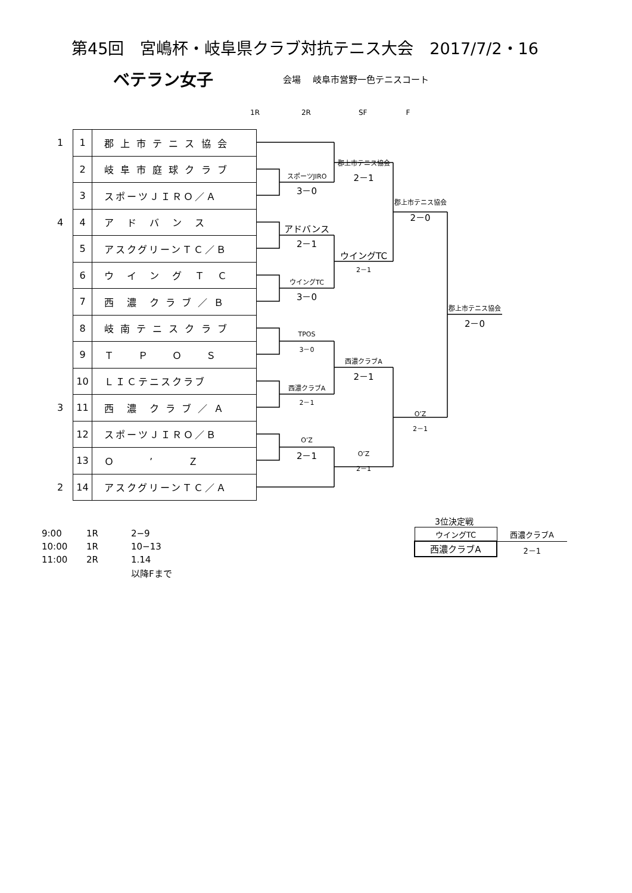第45回　宮嶋杯・岐阜県クラブ対抗テニス大会　2017/7/2・16
ベテラン女子 会場　 岐阜市営野一色テニスコート
1R 2R SF F
| 1 | 1 | 郡 上 市 テ ニ ス 協 会 |
| | 2 | 岐 阜 市 庭 球 ク ラ ブ |
| | 3 | スポーツＪＩＲＯ／Ａ |
| 4 | 4 | ア ド バ ン ス |
| | 5 | アスクグリーンＴＣ／Ｂ |
| | 6 | ウ イ ン グ Ｔ Ｃ |
| | 7 | 西 濃 ク ラ ブ ／ Ｂ |
| | 8 | 岐 南 テ ニ ス ク ラ ブ |
| | 9 | Ｔ Ｐ Ｏ Ｓ |
| | 10 | ＬＩＣテニスクラブ |
| 3 | 11 | 西 濃 ク ラ ブ ／ Ａ |
| | 12 | スポーツＪＩＲＯ／Ｂ |
| | 13 | Ｏ ’ Ｚ |
| 2 | 14 | アスクグリーンＴＣ／Ａ |
スポーツJIRO
3－0
郡上市テニス協会
2－1
郡上市テニス協会
2－0
アドバンス
2－1
ウイングTC
2－1
ウイングTC
3－0
郡上市テニス協会
2－0
TPOS
3－0
西濃クラブA
2－1
西濃クラブA
2－1
O’Z
2－1
O’Z
2－1
O’Z
2－1
| 9:00 | 1R | 2−9 |
| 10:00 | 1R | 10−13 |
| 11:00 | 2R | 1.14 |
| | | 以降Fまで |
3位決定戦
| ウイングTC | 西濃クラブA |
| 西濃クラブA | 2－1 |